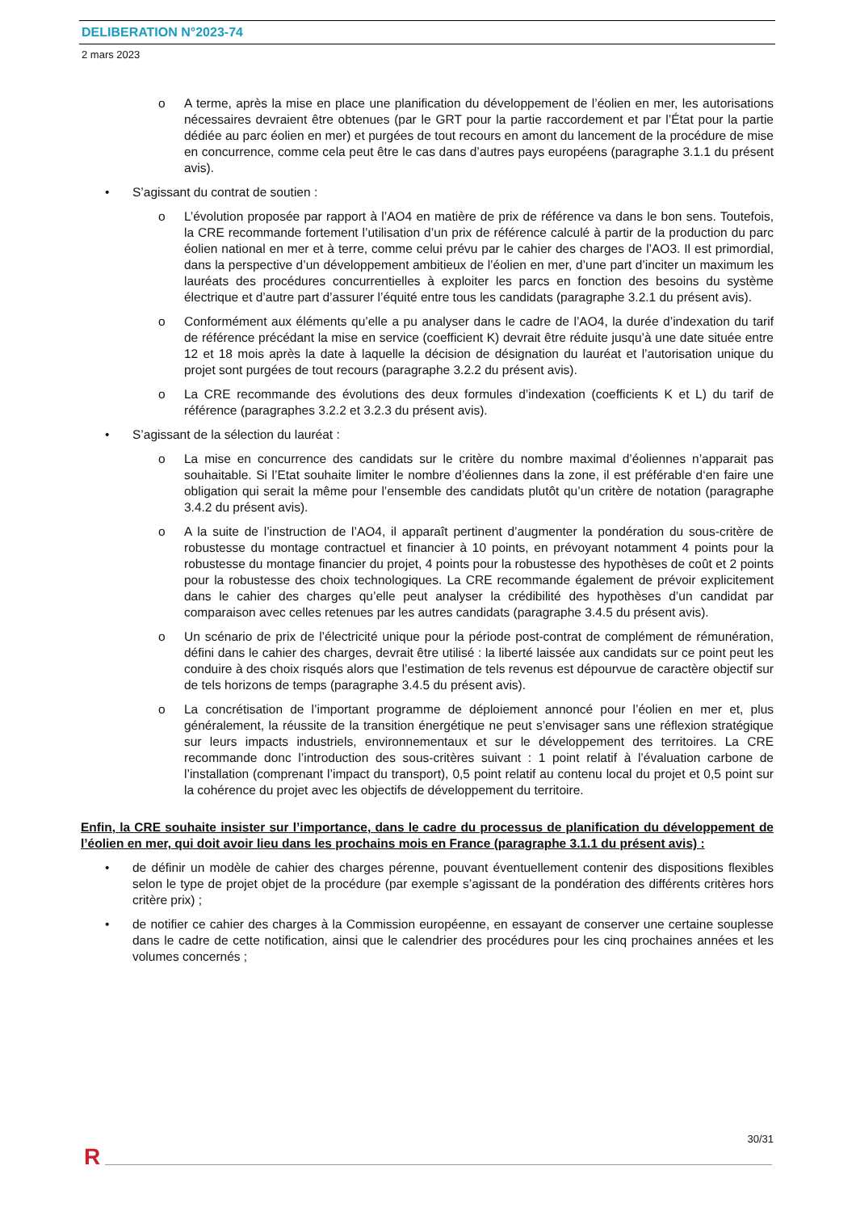DELIBERATION N°2023-74
2 mars 2023
o A terme, après la mise en place une planification du développement de l’éolien en mer, les autorisations nécessaires devraient être obtenues (par le GRT pour la partie raccordement et par l’État pour la partie dédiée au parc éolien en mer) et purgées de tout recours en amont du lancement de la procédure de mise en concurrence, comme cela peut être le cas dans d’autres pays européens (paragraphe 3.1.1 du présent avis).
• S’agissant du contrat de soutien :
o L’évolution proposée par rapport à l’AO4 en matière de prix de référence va dans le bon sens. Toutefois, la CRE recommande fortement l’utilisation d’un prix de référence calculé à partir de la production du parc éolien national en mer et à terre, comme celui prévu par le cahier des charges de l’AO3. Il est primordial, dans la perspective d’un développement ambitieux de l’éolien en mer, d’une part d’inciter un maximum les lauréats des procédures concurrentielles à exploiter les parcs en fonction des besoins du système électrique et d’autre part d’assurer l’équité entre tous les candidats (paragraphe 3.2.1 du présent avis).
o Conformément aux éléments qu’elle a pu analyser dans le cadre de l’AO4, la durée d’indexation du tarif de référence précédant la mise en service (coefficient K) devrait être réduite jusqu’à une date située entre 12 et 18 mois après la date à laquelle la décision de désignation du lauréat et l’autorisation unique du projet sont purgées de tout recours (paragraphe 3.2.2 du présent avis).
o La CRE recommande des évolutions des deux formules d’indexation (coefficients K et L) du tarif de référence (paragraphes 3.2.2 et 3.2.3 du présent avis).
• S’agissant de la sélection du lauréat :
o La mise en concurrence des candidats sur le critère du nombre maximal d’éoliennes n’apparait pas souhaitable. Si l’Etat souhaite limiter le nombre d’éoliennes dans la zone, il est préférable d‘en faire une obligation qui serait la même pour l’ensemble des candidats plutôt qu’un critère de notation (paragraphe 3.4.2 du présent avis).
o A la suite de l’instruction de l’AO4, il apparaît pertinent d’augmenter la pondération du sous-critère de robustesse du montage contractuel et financier à 10 points, en prévoyant notamment 4 points pour la robustesse du montage financier du projet, 4 points pour la robustesse des hypothèses de coût et 2 points pour la robustesse des choix technologiques. La CRE recommande également de prévoir explicitement dans le cahier des charges qu’elle peut analyser la crédibilité des hypothèses d’un candidat par comparaison avec celles retenues par les autres candidats (paragraphe 3.4.5 du présent avis).
o Un scénario de prix de l’électricité unique pour la période post-contrat de complément de rémunération, défini dans le cahier des charges, devrait être utilisé : la liberté laissée aux candidats sur ce point peut les conduire à des choix risqués alors que l’estimation de tels revenus est dépourvue de caractère objectif sur de tels horizons de temps (paragraphe 3.4.5 du présent avis).
o La concrétisation de l’important programme de déploiement annoncé pour l’éolien en mer et, plus généralement, la réussite de la transition énergétique ne peut s’envisager sans une réflexion stratégique sur leurs impacts industriels, environnementaux et sur le développement des territoires. La CRE recommande donc l’introduction des sous-critères suivant : 1 point relatif à l’évaluation carbone de l’installation (comprenant l’impact du transport), 0,5 point relatif au contenu local du projet et 0,5 point sur la cohérence du projet avec les objectifs de développement du territoire.
Enfin, la CRE souhaite insister sur l’importance, dans le cadre du processus de planification du développement de l’éolien en mer, qui doit avoir lieu dans les prochains mois en France (paragraphe 3.1.1 du présent avis) :
• de définir un modèle de cahier des charges pérenne, pouvant éventuellement contenir des dispositions flexibles selon le type de projet objet de la procédure (par exemple s’agissant de la pondération des différents critères hors critère prix) ;
• de notifier ce cahier des charges à la Commission européenne, en essayant de conserver une certaine souplesse dans le cadre de cette notification, ainsi que le calendrier des procédures pour les cinq prochaines années et les volumes concernés ;
30/31
R